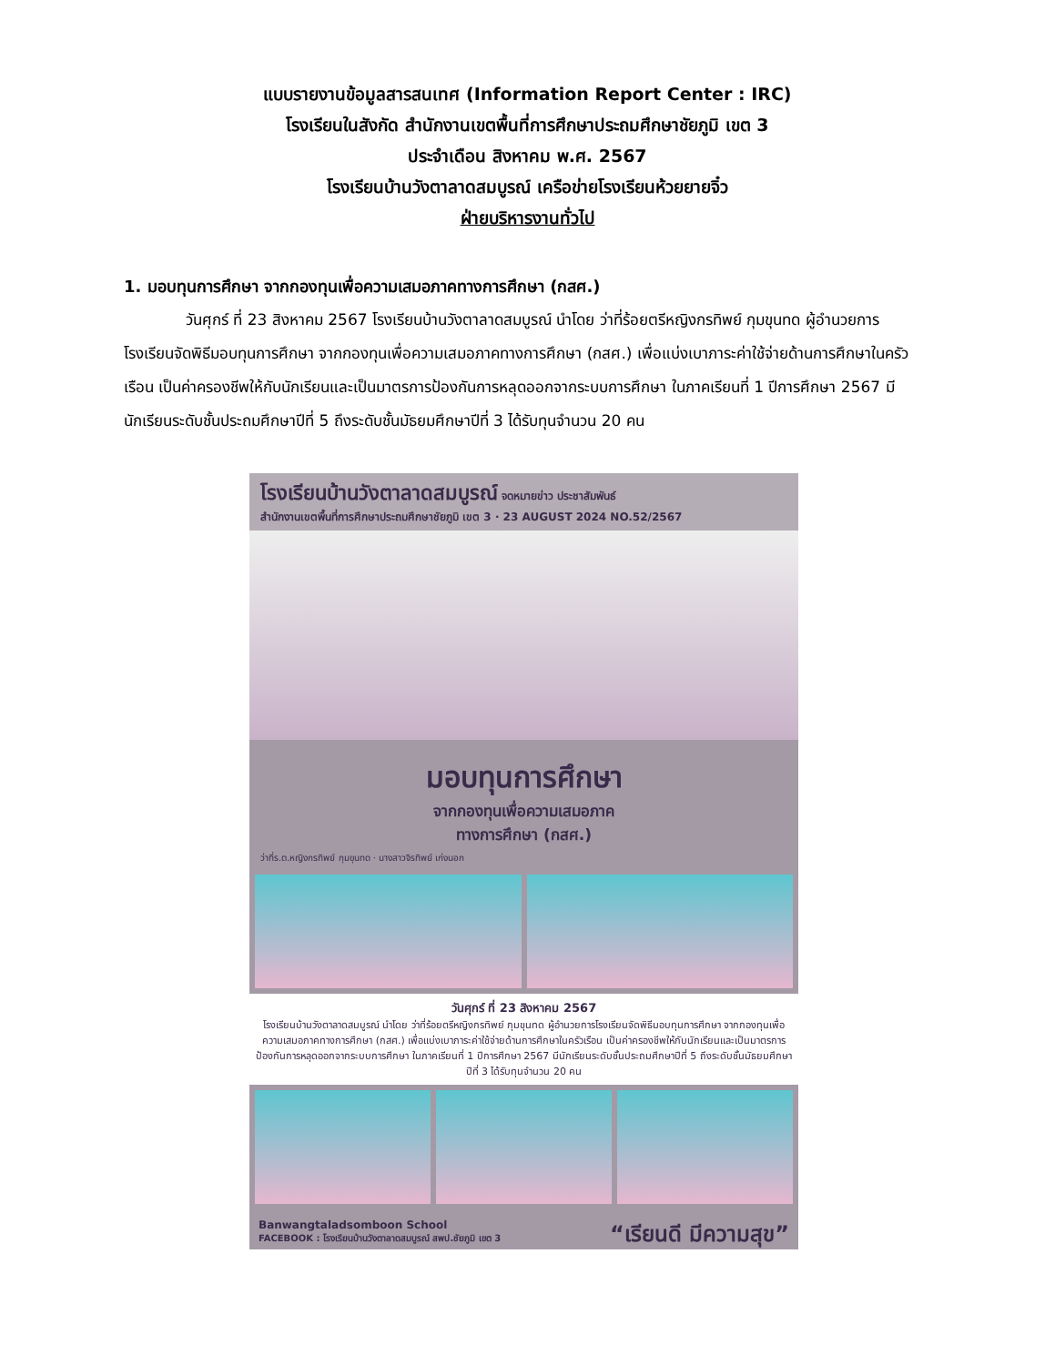แบบรายงานข้อมูลสารสนเทศ (Information Report Center : IRC)
โรงเรียนในสังกัด สำนักงานเขตพื้นที่การศึกษาประถมศึกษาชัยภูมิ เขต 3
ประจำเดือน สิงหาคม พ.ศ. 2567
โรงเรียนบ้านวังตาลาดสมบูรณ์ เครือข่ายโรงเรียนห้วยยายจิ๋ว
ฝ่ายบริหารงานทั่วไป
1. มอบทุนการศึกษา จากกองทุนเพื่อความเสมอภาคทางการศึกษา (กสศ.)
วันศุกร์ ที่ 23 สิงหาคม 2567 โรงเรียนบ้านวังตาลาดสมบูรณ์ นำโดย ว่าที่ร้อยตรีหญิงกรทิพย์ กุมขุนทด ผู้อำนวยการโรงเรียนจัดพิธีมอบทุนการศึกษา จากกองทุนเพื่อความเสมอภาคทางการศึกษา (กสศ.) เพื่อแบ่งเบาภาระค่าใช้จ่ายด้านการศึกษาในครัวเรือน เป็นค่าครองชีพให้กับนักเรียนและเป็นมาตรการป้องกันการหลุดออกจากระบบการศึกษา ในภาคเรียนที่ 1 ปีการศึกษา 2567 มีนักเรียนระดับชั้นประถมศึกษาปีที่ 5 ถึงระดับชั้นมัธยมศึกษาปีที่ 3 ได้รับทุนจำนวน 20 คน
โรงเรียนบ้านวังตาลาดสมบูรณ์ จดหมายข่าว ประชาสัมพันธ์
สำนักงานเขตพื้นที่การศึกษาประถมศึกษาชัยภูมิ เขต 3 · 23 AUGUST 2024 NO.52/2567
มอบทุนการศึกษา
จากกองทุนเพื่อความเสมอภาค
ทางการศึกษา (กสศ.)
ว่าที่ร.ต.หญิงกรทิพย์ กุมขุนทด · นางสาวจิรทิพย์ เก่งนอก
วันศุกร์ ที่ 23 สิงหาคม 2567
โรงเรียนบ้านวังตาลาดสมบูรณ์ นำโดย ว่าที่ร้อยตรีหญิงกรทิพย์ กุมขุนทด ผู้อำนวยการโรงเรียนจัดพิธีมอบทุนการศึกษา จากกองทุนเพื่อความเสมอภาคทางการศึกษา (กสศ.) เพื่อแบ่งเบาภาระค่าใช้จ่ายด้านการศึกษาในครัวเรือน เป็นค่าครองชีพให้กับนักเรียนและเป็นมาตรการป้องกันการหลุดออกจากระบบการศึกษา ในภาคเรียนที่ 1 ปีการศึกษา 2567 มีนักเรียนระดับชั้นประถมศึกษาปีที่ 5 ถึงระดับชั้นมัธยมศึกษาปีที่ 3 ได้รับทุนจำนวน 20 คน
Banwangtaladsomboon School
FACEBOOK : โรงเรียนบ้านวังตาลาดสมบูรณ์ สพป.ชัยภูมิ เขต 3 “เรียนดี มีความสุข”